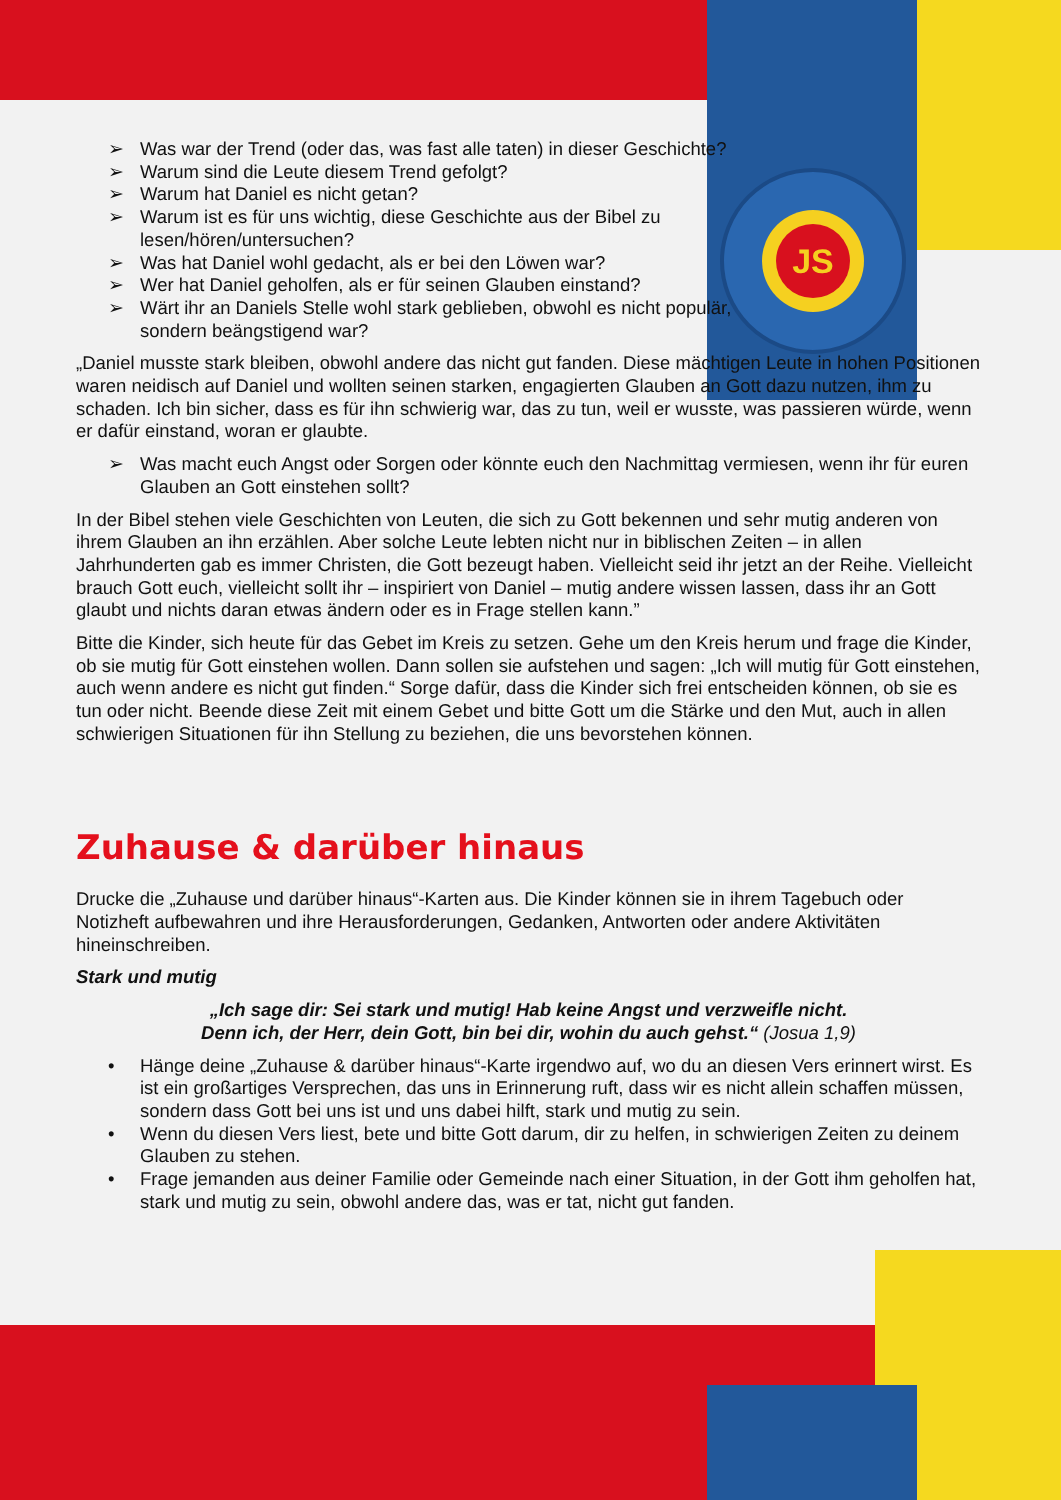JS
➢ Was war der Trend (oder das, was fast alle taten) in dieser Geschichte?
➢ Warum sind die Leute diesem Trend gefolgt?
➢ Warum hat Daniel es nicht getan?
➢ Warum ist es für uns wichtig, diese Geschichte aus der Bibel zu lesen/hören/untersuchen?
➢ Was hat Daniel wohl gedacht, als er bei den Löwen war?
➢ Wer hat Daniel geholfen, als er für seinen Glauben einstand?
➢ Wärt ihr an Daniels Stelle wohl stark geblieben, obwohl es nicht populär, sondern beängstigend war?
„Daniel musste stark bleiben, obwohl andere das nicht gut fanden. Diese mächtigen Leute in hohen Positionen waren neidisch auf Daniel und wollten seinen starken, engagierten Glauben an Gott dazu nutzen, ihm zu schaden. Ich bin sicher, dass es für ihn schwierig war, das zu tun, weil er wusste, was passieren würde, wenn er dafür einstand, woran er glaubte.
➢ Was macht euch Angst oder Sorgen oder könnte euch den Nachmittag vermiesen, wenn ihr für euren Glauben an Gott einstehen sollt?
In der Bibel stehen viele Geschichten von Leuten, die sich zu Gott bekennen und sehr mutig anderen von ihrem Glauben an ihn erzählen. Aber solche Leute lebten nicht nur in biblischen Zeiten – in allen Jahrhunderten gab es immer Christen, die Gott bezeugt haben. Vielleicht seid ihr jetzt an der Reihe. Vielleicht brauch Gott euch, vielleicht sollt ihr – inspiriert von Daniel – mutig andere wissen lassen, dass ihr an Gott glaubt und nichts daran etwas ändern oder es in Frage stellen kann.”
Bitte die Kinder, sich heute für das Gebet im Kreis zu setzen. Gehe um den Kreis herum und frage die Kinder, ob sie mutig für Gott einstehen wollen. Dann sollen sie aufstehen und sagen: „Ich will mutig für Gott einstehen, auch wenn andere es nicht gut finden.“ Sorge dafür, dass die Kinder sich frei entscheiden können, ob sie es tun oder nicht. Beende diese Zeit mit einem Gebet und bitte Gott um die Stärke und den Mut, auch in allen schwierigen Situationen für ihn Stellung zu beziehen, die uns bevorstehen können.
Zuhause & darüber hinaus
Drucke die „Zuhause und darüber hinaus“-Karten aus. Die Kinder können sie in ihrem Tagebuch oder Notizheft aufbewahren und ihre Herausforderungen, Gedanken, Antworten oder andere Aktivitäten hineinschreiben.
Stark und mutig
„Ich sage dir: Sei stark und mutig! Hab keine Angst und verzweifle nicht.
Denn ich, der Herr, dein Gott, bin bei dir, wohin du auch gehst.“ (Josua 1,9)
• Hänge deine „Zuhause & darüber hinaus“-Karte irgendwo auf, wo du an diesen Vers erinnert wirst. Es ist ein großartiges Versprechen, das uns in Erinnerung ruft, dass wir es nicht allein schaffen müssen, sondern dass Gott bei uns ist und uns dabei hilft, stark und mutig zu sein.
• Wenn du diesen Vers liest, bete und bitte Gott darum, dir zu helfen, in schwierigen Zeiten zu deinem Glauben zu stehen.
• Frage jemanden aus deiner Familie oder Gemeinde nach einer Situation, in der Gott ihm geholfen hat, stark und mutig zu sein, obwohl andere das, was er tat, nicht gut fanden.